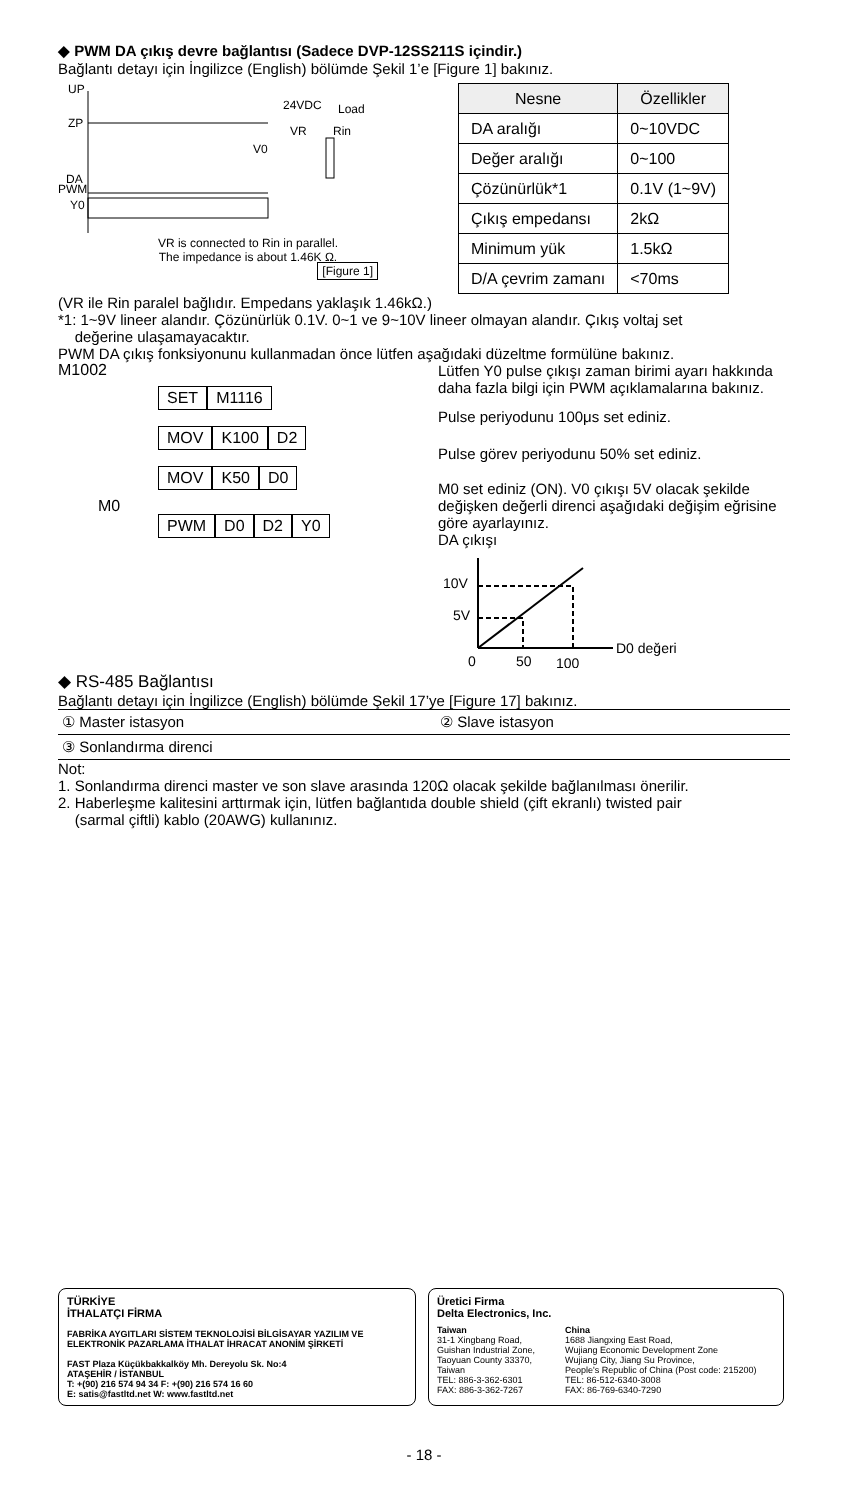◆ PWM DA çıkış devre bağlantısı (Sadece DVP-12SS211S içindir.)
Bağlantı detayı için İngilizce (English) bölümde Şekil 1’e [Figure 1] bakınız.
UP
ZP
24VDC
Load
VR
Rin
V0
DA
PWM
Y0
VR is connected to Rin in parallel.
The impedance is about 1.46K Ω.
[Figure 1]
| Nesne | Özellikler |
| --- | --- |
| DA aralığı | 0~10VDC |
| Değer aralığı | 0~100 |
| Çözünürlük*1 | 0.1V (1~9V) |
| Çıkış empedansı | 2kΩ |
| Minimum yük | 1.5kΩ |
| D/A çevrim zamanı | <70ms |
(VR ile Rin paralel bağlıdır. Empedans yaklaşık 1.46kΩ.)
*1: 1~9V lineer alandır. Çözünürlük 0.1V. 0~1 ve 9~10V lineer olmayan alandır. Çıkış voltaj set
değerine ulaşamayacaktır.
PWM DA çıkış fonksiyonunu kullanmadan önce lütfen aşağıdaki düzeltme formülüne bakınız.
M1002
SET M1116
MOV K100 D2
MOV K50 D0
M0
PWM D0 D2 Y0
Lütfen Y0 pulse çıkışı zaman birimi ayarı hakkında daha fazla bilgi için PWM açıklamalarına bakınız.
Pulse periyodunu 100μs set ediniz.
Pulse görev periyodunu 50% set ediniz.
M0 set ediniz (ON). V0 çıkışı 5V olacak şekilde değişken değerli direnci aşağıdaki değişim eğrisine göre ayarlayınız.
DA çıkışı
10V
5V
0
50
100
D0 değeri
◆ RS-485 Bağlantısı
Bağlantı detayı için İngilizce (English) bölümde Şekil 17’ye [Figure 17] bakınız.
| ① Master istasyon | ② Slave istasyon |
| ③ Sonlandırma direnci | |
Not:
1. Sonlandırma direnci master ve son slave arasında 120Ω olacak şekilde bağlanılması önerilir.
2. Haberleşme kalitesini arttırmak için, lütfen bağlantıda double shield (çift ekranlı) twisted pair
(sarmal çiftli) kablo (20AWG) kullanınız.
TÜRKİYE
İTHALATÇI FİRMA
FABRİKA AYGITLARI SİSTEM TEKNOLOJİSİ BİLGİSAYAR YAZILIM VE ELEKTRONİK PAZARLAMA İTHALAT İHRACAT ANONİM ŞİRKETİ
FAST Plaza Küçükbakkalköy Mh. Dereyolu Sk. No:4
ATAŞEHİR / İSTANBUL
T: +(90) 216 574 94 34 F: +(90) 216 574 16 60
E: satis@fastltd.net W: www.fastltd.net
Üretici Firma
Delta Electronics, Inc.
Taiwan
31-1 Xingbang Road,
Guishan Industrial Zone,
Taoyuan County 33370,
Taiwan
TEL: 886-3-362-6301
FAX: 886-3-362-7267
China
1688 Jiangxing East Road,
Wujiang Economic Development Zone
Wujiang City, Jiang Su Province,
People's Republic of China (Post code: 215200)
TEL: 86-512-6340-3008
FAX: 86-769-6340-7290
- 18 -